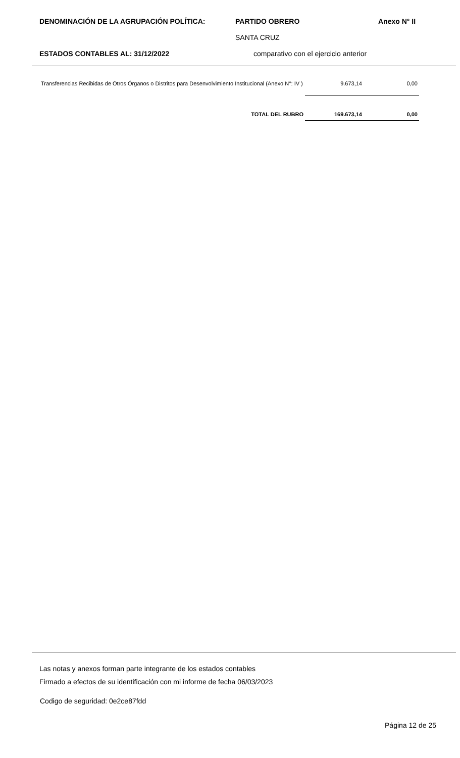DENOMINACIÓN DE LA AGRUPACIÓN POLÍTICA: PARTIDO OBRERO Anexo N° II
SANTA CRUZ
ESTADOS CONTABLES AL: 31/12/2022 comparativo con el ejercicio anterior
| Transferencias Recibidas de Otros Órganos o Distritos para Desenvolvimiento Institucional (Anexo N°: IV ) | 9.673,14 | 0,00 |
| TOTAL DEL RUBRO | 169.673,14 | 0,00 |
Las notas y anexos forman parte integrante de los estados contables
Firmado a efectos de su identificación con mi informe de fecha 06/03/2023
Codigo de seguridad: 0e2ce87fdd
Página 12 de 25